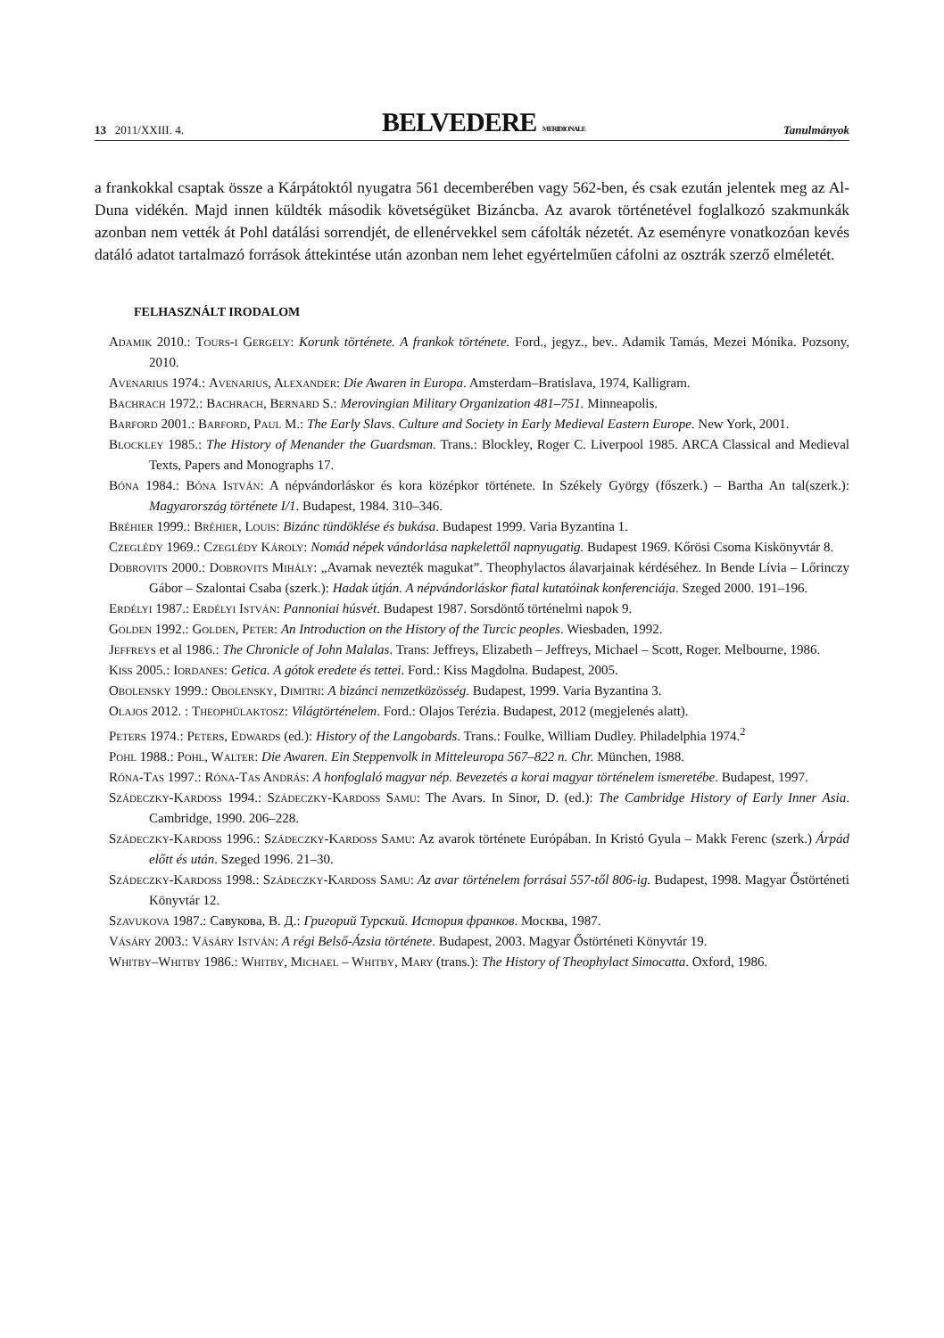13 2011/XXIII. 4. BELVEDERE MERIDIONALE Tanulmányok
a frankokkal csaptak össze a Kárpátoktól nyugatra 561 decemberében vagy 562-ben, és csak ezután jelentek meg az Al-Duna vidékén. Majd innen küldték második követségüket Bizáncba. Az avarok történetével foglalkozó szakmunkák azonban nem vették át Pohl datálási sorrendjét, de ellenérvekkel sem cáfolták nézetét. Az eseményre vonatkozóan kevés datáló adatot tartalmazó források áttekintése után azonban nem lehet egyértelműen cáfolni az osztrák szerző elméletét.
FELHASZNÁLT IRODALOM
Adamik 2010.: Tours-i Gergely: Korunk története. A frankok története. Ford., jegyz., bev.. Adamik Tamás, Mezei Mónika. Pozsony, 2010.
Avenarius 1974.: Avenarius, Alexander: Die Awaren in Europa. Amsterdam–Bratislava, 1974, Kalligram.
Bachrach 1972.: Bachrach, Bernard S.: Merovingian Military Organization 481–751. Minneapolis.
Barford 2001.: Barford, Paul M.: The Early Slavs. Culture and Society in Early Medieval Eastern Europe. New York, 2001.
Blockley 1985.: The History of Menander the Guardsman. Trans.: Blockley, Roger C. Liverpool 1985. ARCA Classical and Medieval Texts, Papers and Monographs 17.
Bóna 1984.: Bóna István: A népvándorláskor és kora középkor története. In Székely György (főszerk.) – Bartha An tal(szerk.): Magyarország története I/1. Budapest, 1984. 310–346.
Bréhier 1999.: Bréhier, Louis: Bizánc tündöklése és bukása. Budapest 1999. Varia Byzantina 1.
Czeglédy 1969.: Czeglédy Károly: Nomád népek vándorlása napkelettől napnyugatig. Budapest 1969. Kőrösi Csoma Kiskönyvtár 8.
Dobrovits 2000.: Dobrovits Mihály: „Avarnak nevezték magukat”. Theophylactos álavarjainak kérdéséhez. In Bende Lívia – Lőrinczy Gábor – Szalontai Csaba (szerk.): Hadak útján. A népvándorláskor fiatal kutatóinak konferenciája. Szeged 2000. 191–196.
Erdélyi 1987.: Erdélyi István: Pannoniai húsvét. Budapest 1987. Sorsdöntő történelmi napok 9.
Golden 1992.: Golden, Peter: An Introduction on the History of the Turcic peoples. Wiesbaden, 1992.
Jeffreys et al 1986.: The Chronicle of John Malalas. Trans: Jeffreys, Elizabeth – Jeffreys, Michael – Scott, Roger. Melbourne, 1986.
Kiss 2005.: Iordanes: Getica. A gótok eredete és tettei. Ford.: Kiss Magdolna. Budapest, 2005.
Obolensky 1999.: Obolensky, Dimitri: A bizánci nemzetközösség. Budapest, 1999. Varia Byzantina 3.
Olajos 2012. : Theophülaktosz: Világtörténelem. Ford.: Olajos Terézia. Budapest, 2012 (megjelenés alatt).
Peters 1974.: Peters, Edwards (ed.): History of the Langobards. Trans.: Foulke, William Dudley. Philadelphia 1974.<sup>2</sup>
Pohl 1988.: Pohl, Walter: Die Awaren. Ein Steppenvolk in Mitteleuropa 567–822 n. Chr. München, 1988.
Róna-Tas 1997.: Róna-Tas András: A honfoglaló magyar nép. Bevezetés a korai magyar történelem ismeretébe. Budapest, 1997.
Szádeczky-Kardoss 1994.: Szádeczky-Kardoss Samu: The Avars. In Sinor, D. (ed.): The Cambridge History of Early Inner Asia. Cambridge, 1990. 206–228.
Szádeczky-Kardoss 1996.: Szádeczky-Kardoss Samu: Az avarok története Európában. In Kristó Gyula – Makk Ferenc (szerk.) Árpád előtt és után. Szeged 1996. 21–30.
Szádeczky-Kardoss 1998.: Szádeczky-Kardoss Samu: Az avar történelem forrásai 557-től 806-ig. Budapest, 1998. Magyar Őstörténeti Könyvtár 12.
Szavukova 1987.: Савукова, В. Д.: Григорий Турский. История франков. Москва, 1987.
Vásáry 2003.: Vásáry István: A régi Belső-Ázsia története. Budapest, 2003. Magyar Őstörténeti Könyvtár 19.
Whitby–Whitby 1986.: Whitby, Michael – Whitby, Mary (trans.): The History of Theophylact Simocatta. Oxford, 1986.